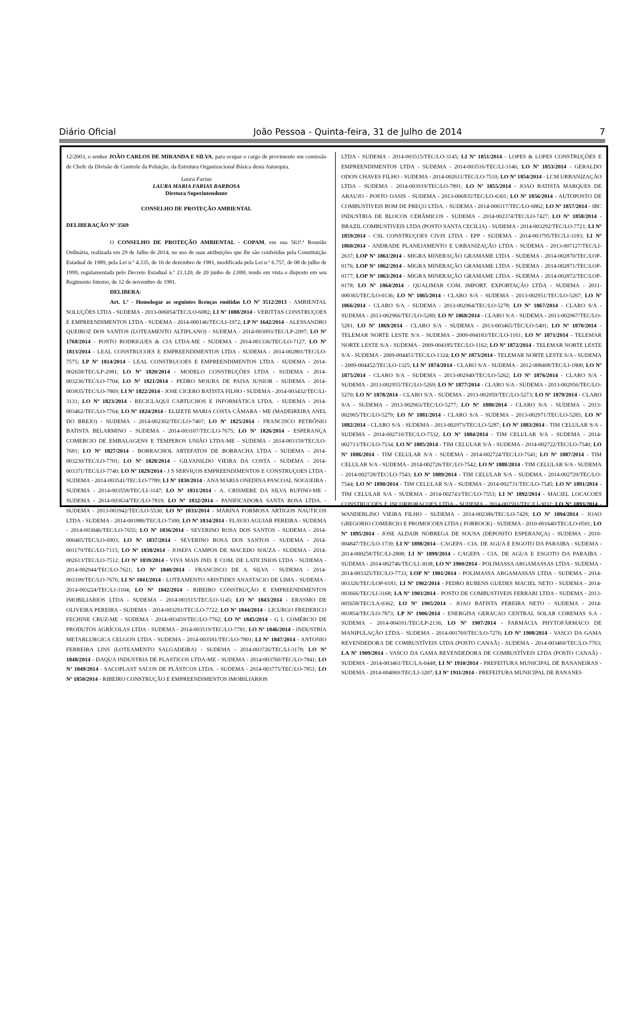Diário Oficial João Pessoa - Quinta-feira, 31 de Julho de 2014 7
12/2003, o senhor JOÃO CARLOS DE MIRANDA E SILVA, para ocupar o cargo de provimento em comissão de Chefe da Divisão de Controle da Poluição, da Estrutura Organizacional Básica desta Autarquia.
Laura Farias
LAURA MARIA FARIAS BARBOSA
Diretora Superintendente
CONSELHO DE PROTEÇÃO AMBIENTAL
DELIBERAÇÃO Nº 3569
O CONSELHO DE PROTEÇÃO AMBIENTAL - COPAM, em sua 563ª.ª Reunião Ordinária, realizada em 29 de Julho de 2014, no uso de suas atribuições que lhe são conferidas pela Constituição Estadual de 1989, pela Lei n.º 4.335, de 16 de dezembro de 1981, modificada pela Lei n.º 6.757, de 08 de julho de 1999, regulamentada pelo Decreto Estadual n.º 21.120, de 20 junho de 2.000, tendo em vista o disposto em seu Regimento Interno, de 12 de novembro de 1981.
DELIBERA:
Art. 1.º - Homologar as seguintes licenças emitidas LO Nº 3512/2013 - AMBIENTAL SOLUÇÕES LTDA - SUDEMA - 2013-006054/TEC/LO-6082; LI Nº 1088/2014 - VERITTAS CONSTRUÇOES E EMPREENDIMENTOS LTDA - SUDEMA - 2014-000146/TEC/LI-1972; LP Nº 1642/2014 - ALESSANDRO QUEIROZ DOS SANTOS (LOTEAMENTO ALTIPLANO) - SUDEMA - 2014-003093/TEC/LP-2097; LO Nº 1768/2014 - POSTO RODRIGUES & CIA LTDA-ME - SUDEMA - 2014-001336/TEC/LO-7127; LO Nº 1813/2014 - LEAL CONSTRUCOES E EMPREENDIMENTOS LTDA - SUDEMA - 2014-002801/TEC/LO-7575; LP Nº 1814/2014 - LEAL CONSTRUCOES E EMPREENDIMENTOS LTDA - SUDEMA - 2014-002658/TEC/LP-2081; LO Nº 1820/2014 - MODELO CONSTRUÇÕES LTDA - SUDEMA - 2014-003236/TEC/LO-7704; LO Nº 1821/2014 - PEDRO MOURA DE PAIVA JUNIOR - SUDEMA - 2014-003835/TEC/LO-7869; LI Nº 1822/2014 - JOSE CICERO BATISTA FILHO - SUDEMA - 2014-003432/TEC/LI-3131; LO Nº 1823/2014 - RECICLAQUI CARTUCHOS E INFORMÁTICA LTDA. - SUDEMA - 2014-003462/TEC/LO-7764; LO Nº 1824/2014 - ELIZETE MARIA COSTA CÂMARA - ME (MADEIREIRA ANEL DO BREJO) - SUDEMA - 2014-002302/TEC/LO-7407; LO Nº 1825/2014 - FRANCISCO PETRÔNIO BATISTA BELARMINO - SUDEMA - 2014-003107/TEC/LO-7675; LO Nº 1826/2014 - ESPERANÇA COMERCIO DE EMBALAGENS E TEMPEROS UNIÃO LTDA-ME - SUDEMA - 2014-003159/TEC/LO-7681; LO Nº 1827/2014 - BORRACHOL ARTEFATOS DE BORRACHA LTDA - SUDEMA - 2014-003230/TEC/LO-7701; LO Nº 1828/2014 - GILVANILDO VIEIRA DA COSTA - SUDEMA - 2014-003371/TEC/LO-7740; LO Nº 1829/2014 - J S SERVIÇOS EMPREENDIMENTOS E CONSTRUÇOES LTDA - SUDEMA - 2014-003541/TEC/LO-7789; LI Nº 1830/2014 - ANA MARIA ONEDINA PASCOAL NOGUEIRA - SUDEMA - 2014-003558/TEC/LI-3147; LO Nº 1831/2014 - A. CRISMERE DA SILVA RUFINO-ME - SUDEMA - 2014-003634/TEC/LO-7819; LO Nº 1832/2014 - PANIFICADORA SANTA ROSA LTDA. - SUDEMA - 2013-003942/TEC/LO-5530; LO Nº 1833/2014 - MARINA FORMOSA ARTIGOS NAUTICOS LTDA - SUDEMA - 2014-001886/TEC/LO-7300; LO Nº 1834/2014 - FLAVIO AGUIAR PEREIRA - SUDEMA - 2014-003046/TEC/LO-7655; LO Nº 1836/2014 - SEVERINO ROSA DOS SANTOS - SUDEMA - 2014-000465/TEC/LO-6903; LO Nº 1837/2014 - SEVERINO ROSA DOS SANTOS - SUDEMA - 2014-001179/TEC/LO-7115; LO Nº 1838/2014 - JOSEFA CAMPOS DE MACEDO SOUZA - SUDEMA - 2014-002613/TEC/LO-7512; LO Nº 1839/2014 - VIVA MAIS IND. E COM. DE LATICINIOS LTDA - SUDEMA - 2014-002944/TEC/LO-7621; LO Nº 1840/2014 - FRANCISCO DE A. SILVA - SUDEMA - 2014-003109/TEC/LO-7676; LI Nº 1841/2014 - LOTEAMENTO ARISTIDES ANASTACIO DE LIMA - SUDEMA - 2014-003224/TEC/LI-3104; LO Nº 1842/2014 - RIBEIRO CONSTRUÇÃO E EMPREENDIMENTOS IMOBILIARIOS LTDA - SUDEMA - 2014-003515/TEC/LO-3145; LO Nº 1843/2014 - ERASMO DE OLIVEIRA PEREIRA - SUDEMA - 2014-003293/TEC/LO-7722; LO Nº 1844/2014 - LICURGO FREDERICO FECHINE CRUZ-ME - SUDEMA - 2014-003459/TEC/LO-7762; LO Nº 1845/2014 - G L COMÉRCIO DE PRODUTOS AGRÍCOLAS LTDA - SUDEMA - 2014-003519/TEC/LO-7781; LO Nº 1846/2014 - INDUSTRIA METARLURGICA CELGON LTDA - SUDEMA - 2014-003581/TEC/LO-7801; LI Nº 1847/2014 - ANTONIO FERREIRA LINS (LOTEAMENTO SALGADEIRA) - SUDEMA - 2014-003726/TEC/LI-3178; LO Nº 1848/2014 - DAQUA INDUSTRIA DE PLASTICOS LTDA-ME - SUDEMA - 2014-003760/TEC/LO-7841; LO Nº 1849/2014 - SACOPLAST SACOS DE PLÁSTCOS LTDA. - SUDEMA - 2014-003775/TEC/LO-7851; LO Nº 1850/2014 - RIBEIRO CONSTRUÇÃO E EMPREENDIMENTOS IMOBILIARIOS
LTDA - SUDEMA - 2014-003515/TEC/LO-3145; LI Nº 1851/2014 - LOPES & LOPES CONSTRUÇÕES E EMPREENDIMENTOS LTDA - SUDEMA - 2014-003516/TEC/LI-3146; LO Nº 1853/2014 - GERALDO ODON CHAVES FILHO - SUDEMA - 2014-002611/TEC/LO-7510; LO Nº 1854/2014 - LCM URBANIZAÇÃO LTDA - SUDEMA - 2014-003919/TEC/LO-7891; LO Nº 1855/2014 - JOAO BATISTA MARQUES DE ARAUJO - POSTO OASIS - SUDEMA - 2013-006835/TEC/LO-6301; LO Nº 1856/2014 - AUTOPOSTO DE COMBUSTIVEIS BOM DE PREÇO LTDA. - SUDEMA - 2014-000317/TEC/LO-6862; LO Nº 1857/2014 - IBC INDUSTRIA DE BLOCOS CERÂMICOS - SUDEMA - 2014-002374/TEC/LO-7427; LO Nº 1858/2014 - BRAZIL COMBUSTIVEIS LTDA (POSTO SANTA CECILIA) - SUDEMA - 2014-003292/TEC/LO-7721; LI Nº 1859/2014 - CSL CONSTRUÇOES CIVIS LTDA - EPP - SUDEMA - 2014-003795/TEC/LI-3183; LI Nº 1860/2014 - ANDRADE PLANEJAMENTO E URBANIZAÇÃO LTDA - SUDEMA - 2013-007127/TEC/LI-2637; LOP Nº 1861/2014 - MIGRA MINERAÇÃO GRAMAME LTDA - SUDEMA - 2014-002870/TEC/LOP-0176; LOP Nº 1862/2014 - MIGRA MINERAÇÃO GRAMAME LTDA - SUDEMA - 2014-002871/TEC/LOP-0177; LOP Nº 1863/2014 - MIGRA MINERAÇÃO GRAMAME LTDA - SUDEMA - 2014-002872/TEC/LOP-0178; LO Nº 1864/2014 - QUALIMAR COM. IMPORT. EXPORTAÇÃO LTDA - SUDEMA - 2011-000365/TEC/LO-0136; LO Nº 1865/2014 - CLARO S/A - SUDEMA - 2013-002951/TEC/LO-5267; LO Nº 1866/2014 - CLARO S/A - SUDEMA - 2013-002964/TEC/LO-5278; LO Nº 1867/2014 - CLARO S/A - SUDEMA - 2013-002966/TEC/LO-5280; LO Nº 1868/2014 - CLARO S/A - SUDEMA - 2013-002967/TEC/LO-5281; LO Nº 1869/2014 - CLARO S/A - SUDEMA - 2013-003465/TEC/LO-5401; LO Nº 1870/2014 - TELEMAR NORTE LESTE S/A - SUDEMA - 2009-004183/TEC/LO-1161; LO Nº 1871/2014 - TELEMAR NORTE LESTE S/A - SUDEMA - 2009-004185/TEC/LO-1162; LO Nº 1872/2014 - TELEMAR NORTE LESTE S/A - SUDEMA - 2009-004451/TEC/LO-1324; LO Nº 1873/2014 - TELEMAR NORTE LESTE S/A - SUDEMA - 2009-004452/TEC/LO-1325; LI Nº 1874/2014 - CLARO S/A - SUDEMA - 2012-008408/TEC/LI-1800; LO Nº 1875/2014 - CLARO S/A - SUDEMA - 2013-002940/TEC/LO-5262; LO Nº 1876/2014 - CLARO S/A - SUDEMA - 2013-002955/TEC/LO-5269; LO Nº 1877/2014 - CLARO S/A - SUDEMA - 2013-002956/TEC/LO-5270; LO Nº 1878/2014 - CLARO S/A - SUDEMA - 2013-002959/TEC/LO-5273; LO Nº 1879/2014 - CLARO S/A - SUDEMA - 2013-002963/TEC/LO-5277; LO Nº 1880/2014 - CLARO S/A - SUDEMA - 2013-002965/TEC/LO-5279; LO Nº 1881/2014 - CLARO S/A - SUDEMA - 2013-002971/TEC/LO-5285; LO Nº 1882/2014 - CLARO S/A - SUDEMA - 2013-002973/TEC/LO-5287; LO Nº 1883/2014 - TIM CELULAR S/A - SUDEMA - 2014-002710/TEC/LO-7532; LO Nº 1884/2014 - TIM CELULAR S/A - SUDEMA - 2014-002713/TEC/LO-7534; LO Nº 1885/2014 - TIM CELULAR S/A - SUDEMA - 2014-002722/TEC/LO-7540; LO Nº 1886/2014 - TIM CELULAR S/A - SUDEMA - 2014-002724/TEC/LO-7541; LO Nº 1887/2014 - TIM CELULAR S/A - SUDEMA - 2014-002726/TEC/LO-7542; LO Nº 1888/2014 - TIM CELULAR S/A - SUDEMA - 2014-002728/TEC/LO-7543; LO Nº 1889/2014 - TIM CELULAR S/A - SUDEMA - 2014-002729/TEC/LO-7544; LO Nº 1890/2014 - TIM CELULAR S/A - SUDEMA - 2014-002731/TEC/LO-7545; LO Nº 1891/2014 - TIM CELULAR S/A - SUDEMA - 2014-002743/TEC/LO-7553; LI Nº 1892/2014 - MACIEL LOCACOES CONSTRUCOES E INCORPORACOES LTDA - SUDEMA - 2014-002591/TEC/LI-3032; LO Nº 1893/2014 - WANDERLINO VIEIRA FILHO - SUDEMA - 2014-002386/TEC/LO-7429; LO Nº 1894/2014 - JOAO GREGORIO COMERCIO E PROMOCOES LTDA ( FORROCK) - SUDEMA - 2010-001640/TEC/LO-0501; LO Nº 1895/2014 - JOSE ALDAIR NOBREGA DE SOUSA (DEPOSITO ESPERANÇA) - SUDEMA - 2010-004847/TEC/LO-1739; LI Nº 1898/2014 - CAGEPA - CIA. DE AGUA E ESGOTO DA PARAIBA - SUDEMA - 2014-000258/TEC/LI-2808; LI Nº 1899/2014 - CAGEPA - CIA. DE AGUA E ESGOTO DA PARAIBA - SUDEMA - 2014-002746/TEC/LI-3038; LO Nº 1900/2014 - POLIMASSA ARGAMASSAS LTDA - SUDEMA - 2014-003325/TEC/LO-7733; LOP Nº 1901/2014 - POLIMASSA ARGAMASSAS LTDA - SUDEMA - 2014-003326/TEC/LOP-0181; LI Nº 1902/2014 - PEDRO RUBENS GUEDES MACIEL NETO - SUDEMA - 2014-003666/TEC/LI-3168; LA Nº 1903/2014 - POSTO DE COMBUSTIVEIS FERRARI LTDA - SUDEMA - 2013-005658/TEC/LA-0362; LO Nº 1905/2014 - JOAO BATISTA PEREIRA NETO - SUDEMA - 2014-003854/TEC/LO-7873; LP Nº 1906/2014 - ENERGISA GERACAO CENTRAL SOLAR COREMAS S.A - SUDEMA - 2014-004101/TEC/LP-2136; LO Nº 1907/2014 - FARMÁCIA PHYTOFÁRMACO DE MANIPULAÇÃO LTDA - SUDEMA - 2014-001769/TEC/LO-7276; LO Nº 1908/2014 - VASCO DA GAMA REVENDEDORA DE COMBUSTÍVEIS LTDA (POSTO CANAÃ) - SUDEMA - 2014-003460/TEC/LO-7763; LA Nº 1909/2014 - VASCO DA GAMA REVENDEDORA DE COMBUSTÍVEIS LTDA (POSTO CANAÃ) - SUDEMA - 2014-003461/TEC/LA-0448; LI Nº 1910/2014 - PREFEITURA MUNICIPAL DE BANANEIRAS - SUDEMA - 2014-004069/TEC/LI-3207; LI Nº 1911/2014 - PREFEITURA MUNICIPAL DE BANANEI-